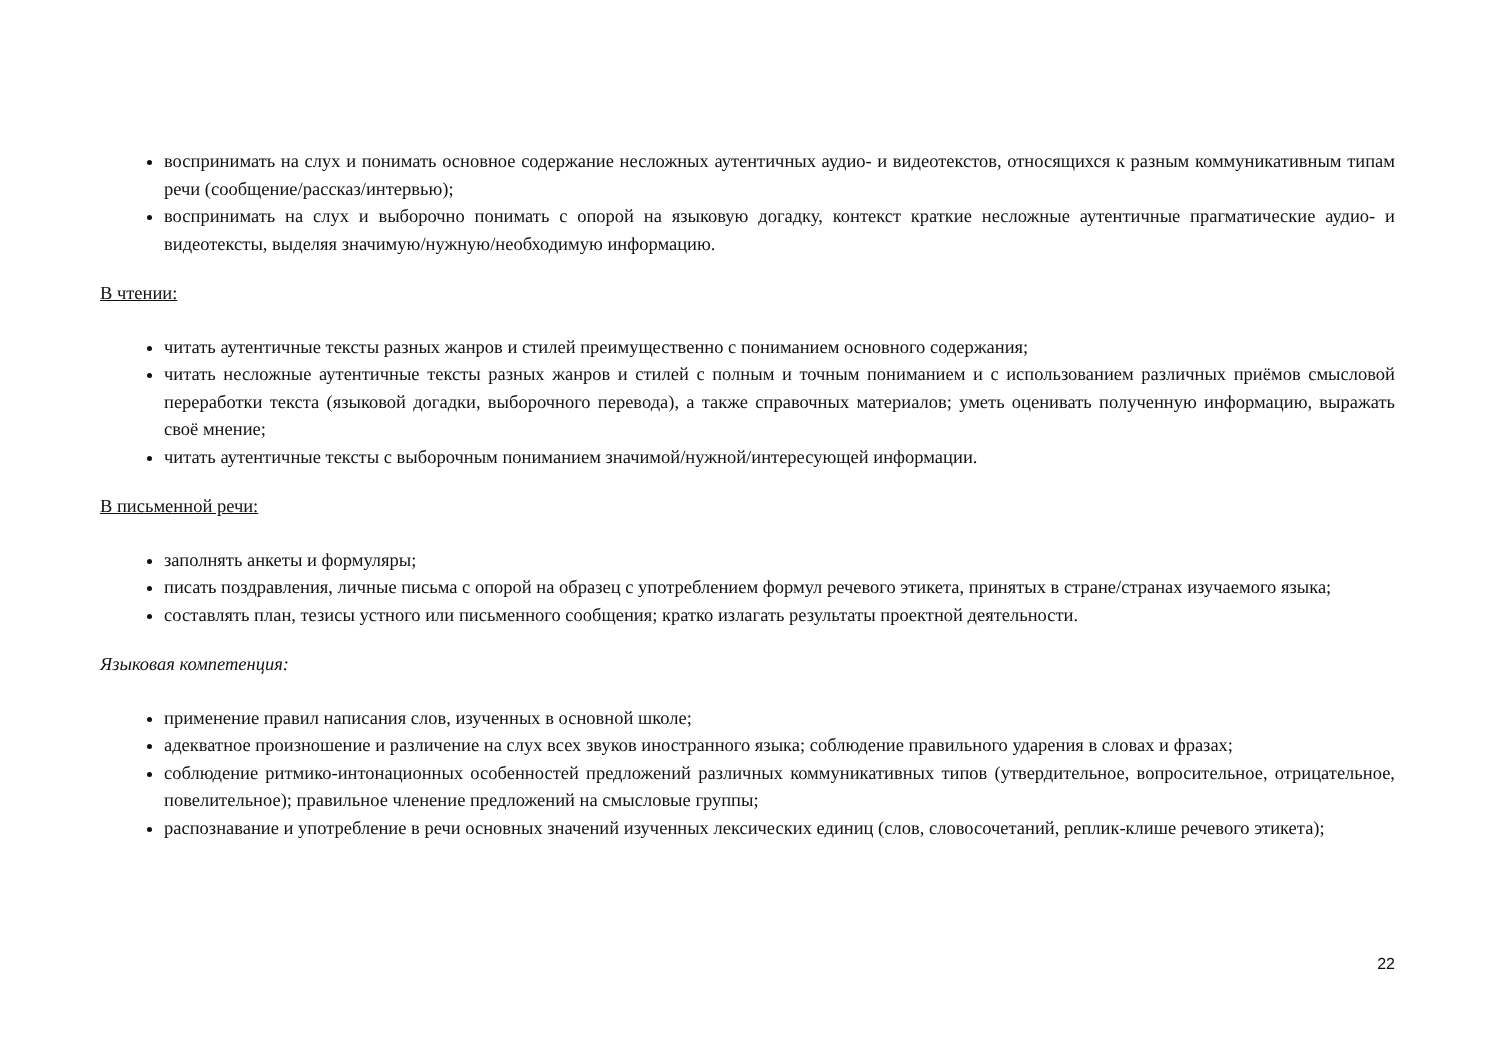воспринимать на слух и понимать основное содержание несложных аутентичных аудио- и видеотекстов, относящихся к разным коммуникативным типам речи (сообщение/рассказ/интервью);
воспринимать на слух и выборочно понимать с опорой на языковую догадку, контекст краткие несложные аутентичные прагматические аудио- и видеотексты, выделяя значимую/нужную/необходимую информацию.
В чтении:
читать аутентичные тексты разных жанров и стилей преимущественно с пониманием основного содержания;
читать несложные аутентичные тексты разных жанров и стилей с полным и точным пониманием и с использованием различных приёмов смысловой переработки текста (языковой догадки, выборочного перевода), а также справочных материалов; уметь оценивать полученную информацию, выражать своё мнение;
читать аутентичные тексты с выборочным пониманием значимой/нужной/интересующей информации.
В письменной речи:
заполнять анкеты и формуляры;
писать поздравления, личные письма с опорой на образец с употреблением формул речевого этикета, принятых в стране/странах изучаемого языка;
составлять план, тезисы устного или письменного сообщения; кратко излагать результаты проектной деятельности.
Языковая компетенция:
применение правил написания слов, изученных в основной школе;
адекватное произношение и различение на слух всех звуков иностранного языка; соблюдение правильного ударения в словах и фразах;
соблюдение ритмико-интонационных особенностей предложений различных коммуникативных типов (утвердительное, вопросительное, отрицательное, повелительное); правильное членение предложений на смысловые группы;
распознавание и употребление в речи основных значений изученных лексических единиц (слов, словосочетаний, реплик-клише речевого этикета);
22